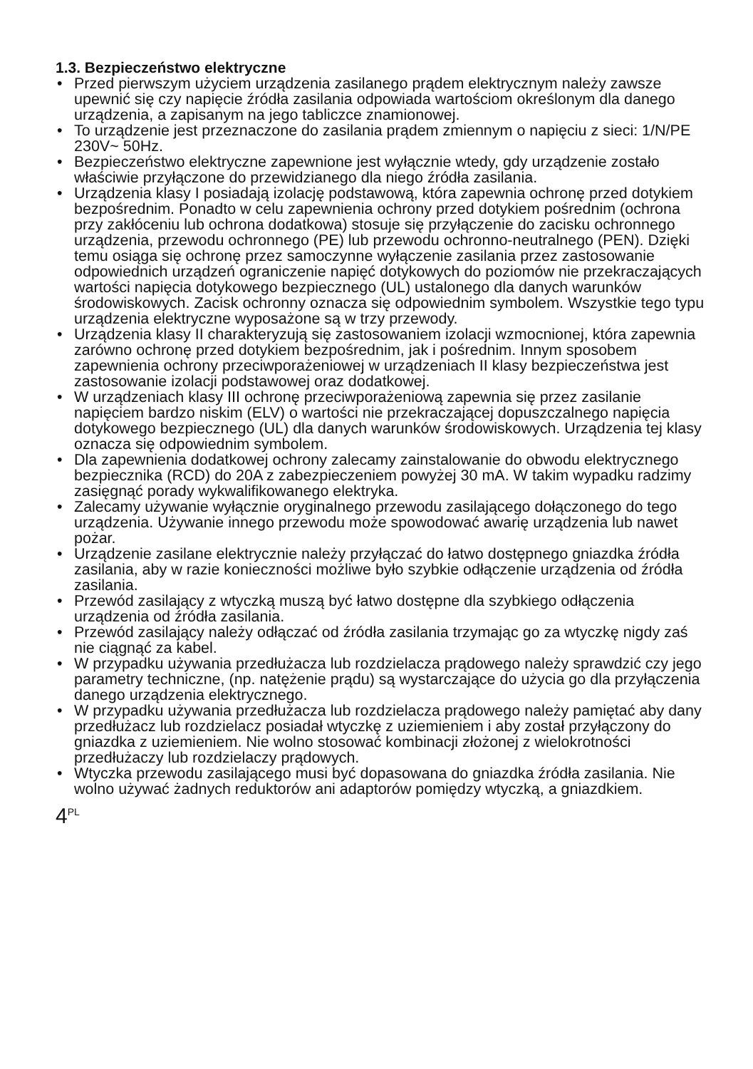1.3. Bezpieczeństwo elektryczne
• Przed pierwszym użyciem urządzenia zasilanego prądem elektrycznym należy zawsze upewnić się czy napięcie źródła zasilania odpowiada wartościom określonym dla danego urządzenia, a zapisanym na jego tabliczce znamionowej.
• To urządzenie jest przeznaczone do zasilania prądem zmiennym o napięciu z sieci: 1/N/PE 230V~ 50Hz.
• Bezpieczeństwo elektryczne zapewnione jest wyłącznie wtedy, gdy urządzenie zostało właściwie przyłączone do przewidzianego dla niego źródła zasilania.
• Urządzenia klasy I posiadają izolację podstawową, która zapewnia ochronę przed dotykiem bezpośrednim. Ponadto w celu zapewnienia ochrony przed dotykiem pośrednim (ochrona przy zakłóceniu lub ochrona dodatkowa) stosuje się przyłączenie do zacisku ochronnego urządzenia, przewodu ochronnego (PE) lub przewodu ochronno-neutralnego (PEN). Dzięki temu osiąga się ochronę przez samoczynne wyłączenie zasilania przez zastosowanie odpowiednich urządzeń ograniczenie napięć dotykowych do poziomów nie przekraczających wartości napięcia dotykowego bezpiecznego (UL) ustalonego dla danych warunków środowiskowych. Zacisk ochronny oznacza się odpowiednim symbolem. Wszystkie tego typu urządzenia elektryczne wyposażone są w trzy przewody.
• Urządzenia klasy II charakteryzują się zastosowaniem izolacji wzmocnionej, która zapewnia zarówno ochronę przed dotykiem bezpośrednim, jak i pośrednim. Innym sposobem zapewnienia ochrony przeciwporażeniowej w urządzeniach II klasy bezpieczeństwa jest zastosowanie izolacji podstawowej oraz dodatkowej.
• W urządzeniach klasy III ochronę przeciwporażeniową zapewnia się przez zasilanie napięciem bardzo niskim (ELV) o wartości nie przekraczającej dopuszczalnego napięcia dotykowego bezpiecznego (UL) dla danych warunków środowiskowych. Urządzenia tej klasy oznacza się odpowiednim symbolem.
• Dla zapewnienia dodatkowej ochrony zalecamy zainstalowanie do obwodu elektrycznego bezpiecznika (RCD) do 20A z zabezpieczeniem powyżej 30 mA. W takim wypadku radzimy zasięgnąć porady wykwalifikowanego elektryka.
• Zalecamy używanie wyłącznie oryginalnego przewodu zasilającego dołączonego do tego urządzenia. Używanie innego przewodu może spowodować awarię urządzenia lub nawet pożar.
• Urządzenie zasilane elektrycznie należy przyłączać do łatwo dostępnego gniazdka źródła zasilania, aby w razie konieczności możliwe było szybkie odłączenie urządzenia od źródła zasilania.
• Przewód zasilający z wtyczką muszą być łatwo dostępne dla szybkiego odłączenia urządzenia od źródła zasilania.
• Przewód zasilający należy odłączać od źródła zasilania trzymając go za wtyczkę nigdy zaś nie ciągnąć za kabel.
• W przypadku używania przedłużacza lub rozdzielacza prądowego należy sprawdzić czy jego parametry techniczne, (np. natężenie prądu) są wystarczające do użycia go dla przyłączenia danego urządzenia elektrycznego.
• W przypadku używania przedłużacza lub rozdzielacza prądowego należy pamiętać aby dany przedłużacz lub rozdzielacz posiadał wtyczkę z uziemieniem i aby został przyłączony do gniazdka z uziemieniem. Nie wolno stosować kombinacji złożonej z wielokrotności przedłużaczy lub rozdzielaczy prądowych.
• Wtyczka przewodu zasilającego musi być dopasowana do gniazdka źródła zasilania. Nie wolno używać żadnych reduktorów ani adaptorów pomiędzy wtyczką, a gniazdkiem.
4<sup>PL</sup>